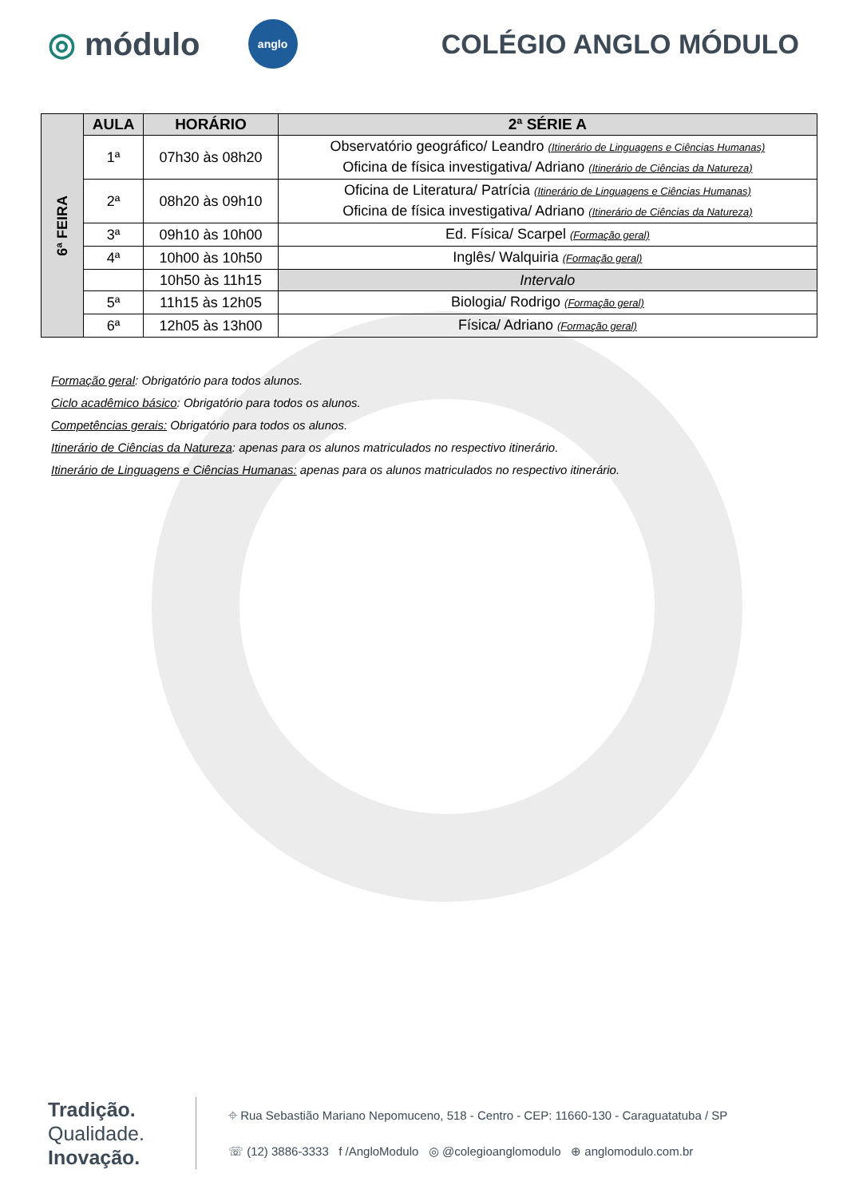◎ módulo
anglo
COLÉGIO ANGLO MÓDULO
| 6ª FEIRA | AULA | HORÁRIO | 2ª SÉRIE A |
| | 1ª | 07h30 às 08h20 | Observatório geográfico/ Leandro (Itinerário de Linguagens e Ciências Humanas) Oficina de física investigativa/ Adriano (Itinerário de Ciências da Natureza) |
| | 2ª | 08h20 às 09h10 | Oficina de Literatura/ Patrícia (Itinerário de Linguagens e Ciências Humanas) Oficina de física investigativa/ Adriano (Itinerário de Ciências da Natureza) |
| | 3ª | 09h10 às 10h00 | Ed. Física/ Scarpel (Formação geral) |
| | 4ª | 10h00 às 10h50 | Inglês/ Walquiria (Formação geral) |
| | | 10h50 às 11h15 | Intervalo |
| | 5ª | 11h15 às 12h05 | Biologia/ Rodrigo (Formação geral) |
| | 6ª | 12h05 às 13h00 | Física/ Adriano (Formação geral) |
Formação geral: Obrigatório para todos alunos.
Ciclo acadêmico básico: Obrigatório para todos os alunos.
Competências gerais: Obrigatório para todos os alunos.
Itinerário de Ciências da Natureza: apenas para os alunos matriculados no respectivo itinerário.
Itinerário de Linguagens e Ciências Humanas: apenas para os alunos matriculados no respectivo itinerário.
Tradição.
Qualidade.
Inovação.
⌖ Rua Sebastião Mariano Nepomuceno, 518 - Centro - CEP: 11660-130 - Caraguatatuba / SP
☏ (12) 3886-3333 f /AngloModulo ◎ @colegioanglomodulo ⊕ anglomodulo.com.br